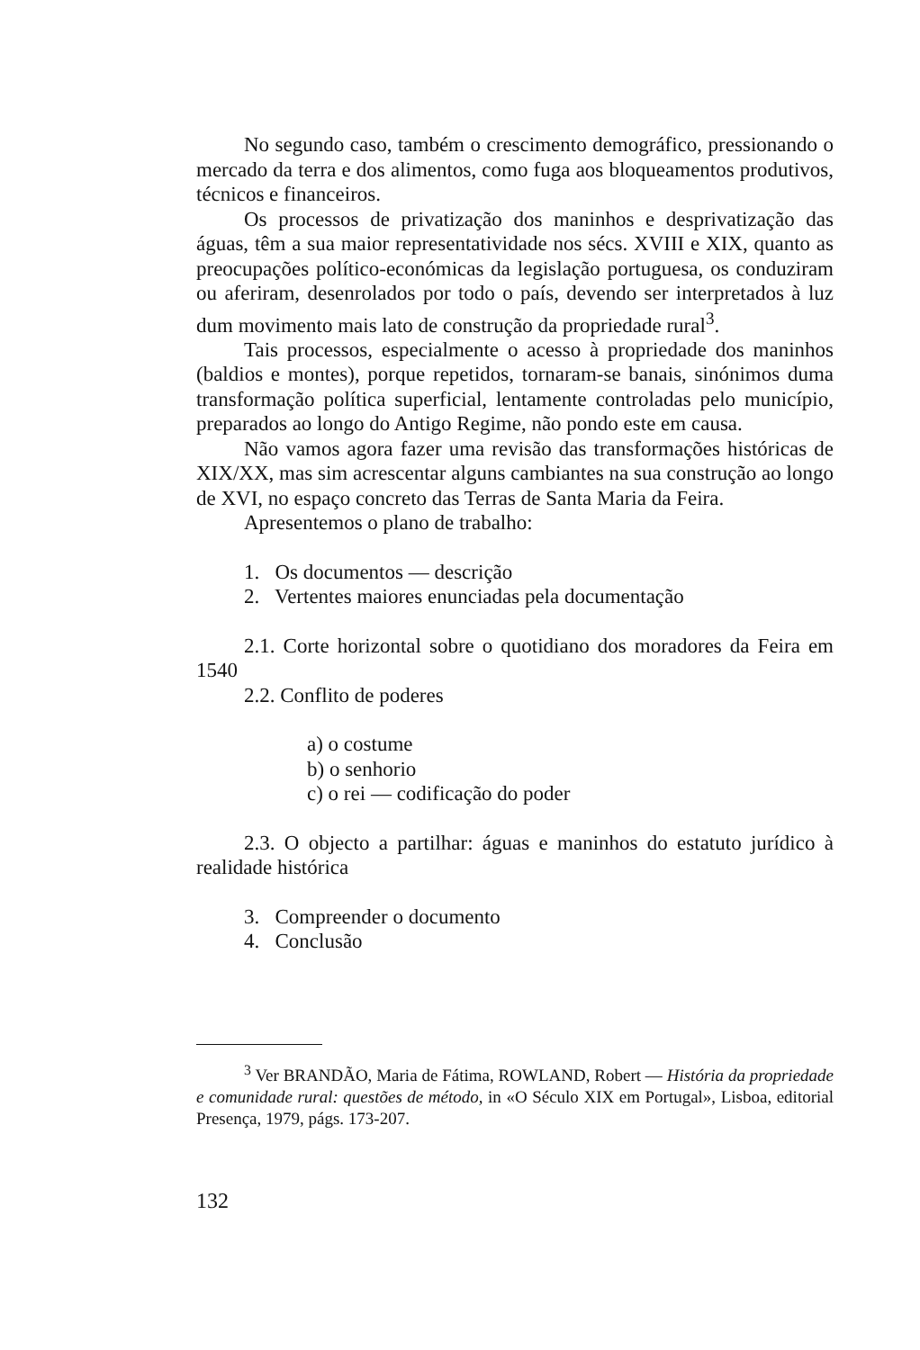No segundo caso, também o crescimento demográfico, pressionando o mercado da terra e dos alimentos, como fuga aos bloqueamentos produtivos, técnicos e financeiros.
Os processos de privatização dos maninhos e desprivatização das águas, têm a sua maior representatividade nos sécs. XVIII e XIX, quanto as preocupações político-económicas da legislação portuguesa, os conduziram ou aferiram, desenrolados por todo o país, devendo ser interpretados à luz dum movimento mais lato de construção da propriedade rural<sup>3</sup>.
Tais processos, especialmente o acesso à propriedade dos maninhos (baldios e montes), porque repetidos, tornaram-se banais, sinónimos duma transformação política superficial, lentamente controladas pelo município, preparados ao longo do Antigo Regime, não pondo este em causa.
Não vamos agora fazer uma revisão das transformações históricas de XIX/XX, mas sim acrescentar alguns cambiantes na sua construção ao longo de XVI, no espaço concreto das Terras de Santa Maria da Feira.
Apresentemos o plano de trabalho:
1. Os documentos — descrição
2. Vertentes maiores enunciadas pela documentação
2.1. Corte horizontal sobre o quotidiano dos moradores da Feira em 1540
2.2. Conflito de poderes
a) o costume
b) o senhorio
c) o rei — codificação do poder
2.3. O objecto a partilhar: águas e maninhos do estatuto jurídico à realidade histórica
3. Compreender o documento
4. Conclusão
<sup>3</sup> Ver BRANDÃO, Maria de Fátima, ROWLAND, Robert — História da propriedade e comunidade rural: questões de método, in «O Século XIX em Portugal», Lisboa, editorial Presença, 1979, págs. 173-207.
132